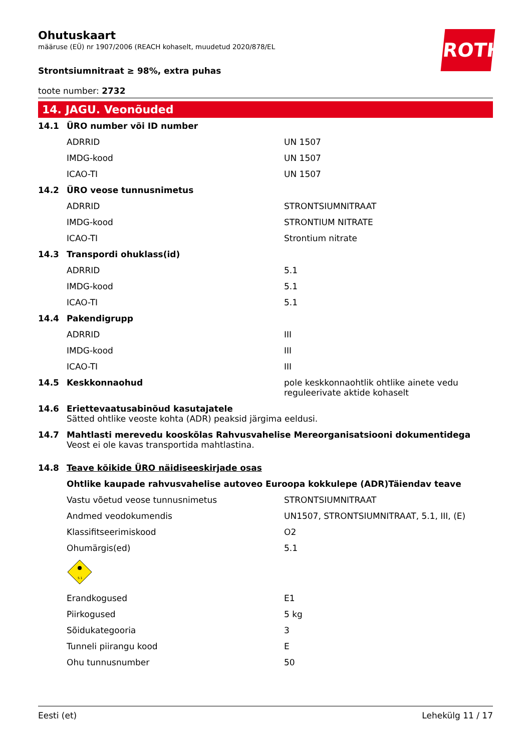ROTH
Ohutuskaart
määruse (EÜ) nr 1907/2006 (REACH kohaselt, muudetud 2020/878/EL
Strontsiumnitraat ≥ 98%, extra puhas
toote number: 2732
14. JAGU. Veonõuded
| 14.1 | ÜRO number või ID number | |
| | ADRRID | UN 1507 |
| | IMDG-kood | UN 1507 |
| | ICAO-TI | UN 1507 |
| 14.2 | ÜRO veose tunnusnimetus | |
| | ADRRID | STRONTSIUMNITRAAT |
| | IMDG-kood | STRONTIUM NITRATE |
| | ICAO-TI | Strontium nitrate |
| 14.3 | Transpordi ohuklass(id) | |
| | ADRRID | 5.1 |
| | IMDG-kood | 5.1 |
| | ICAO-TI | 5.1 |
| 14.4 | Pakendigrupp | |
| | ADRRID | III |
| | IMDG-kood | III |
| | ICAO-TI | III |
| 14.5 | Keskkonnaohud | pole keskkonnaohtlik ohtlike ainete vedu reguleerivate aktide kohaselt |
| 14.6 | Eriettevaatusabinõud kasutajatele Sätted ohtlike veoste kohta (ADR) peaksid järgima eeldusi. | |
| 14.7 | Mahtlasti merevedu kooskõlas Rahvusvahelise Mereorganisatsiooni dokumentidega Veost ei ole kavas transportida mahtlastina. | |
| 14.8 | Teave kõikide ÜRO näidiseeskirjade osas | |
| | Ohtlike kaupade rahvusvahelise autoveo Euroopa kokkulepe (ADR)Täiendav teave | |
| | Vastu võetud veose tunnusnimetus | STRONTSIUMNITRAAT |
| | Andmed veodokumendis | UN1507, STRONTSIUMNITRAAT, 5.1, III, (E) |
| | Klassifitseerimiskood | O2 |
| | Ohumärgis(ed) | 5.1 |
| | 5.1 | |
| | Erandkogused | E1 |
| | Piirkogused | 5 kg |
| | Sõidukategooria | 3 |
| | Tunneli piirangu kood | E |
| | Ohu tunnusnumber | 50 |
Eesti (et) Lehekülg 11 / 17